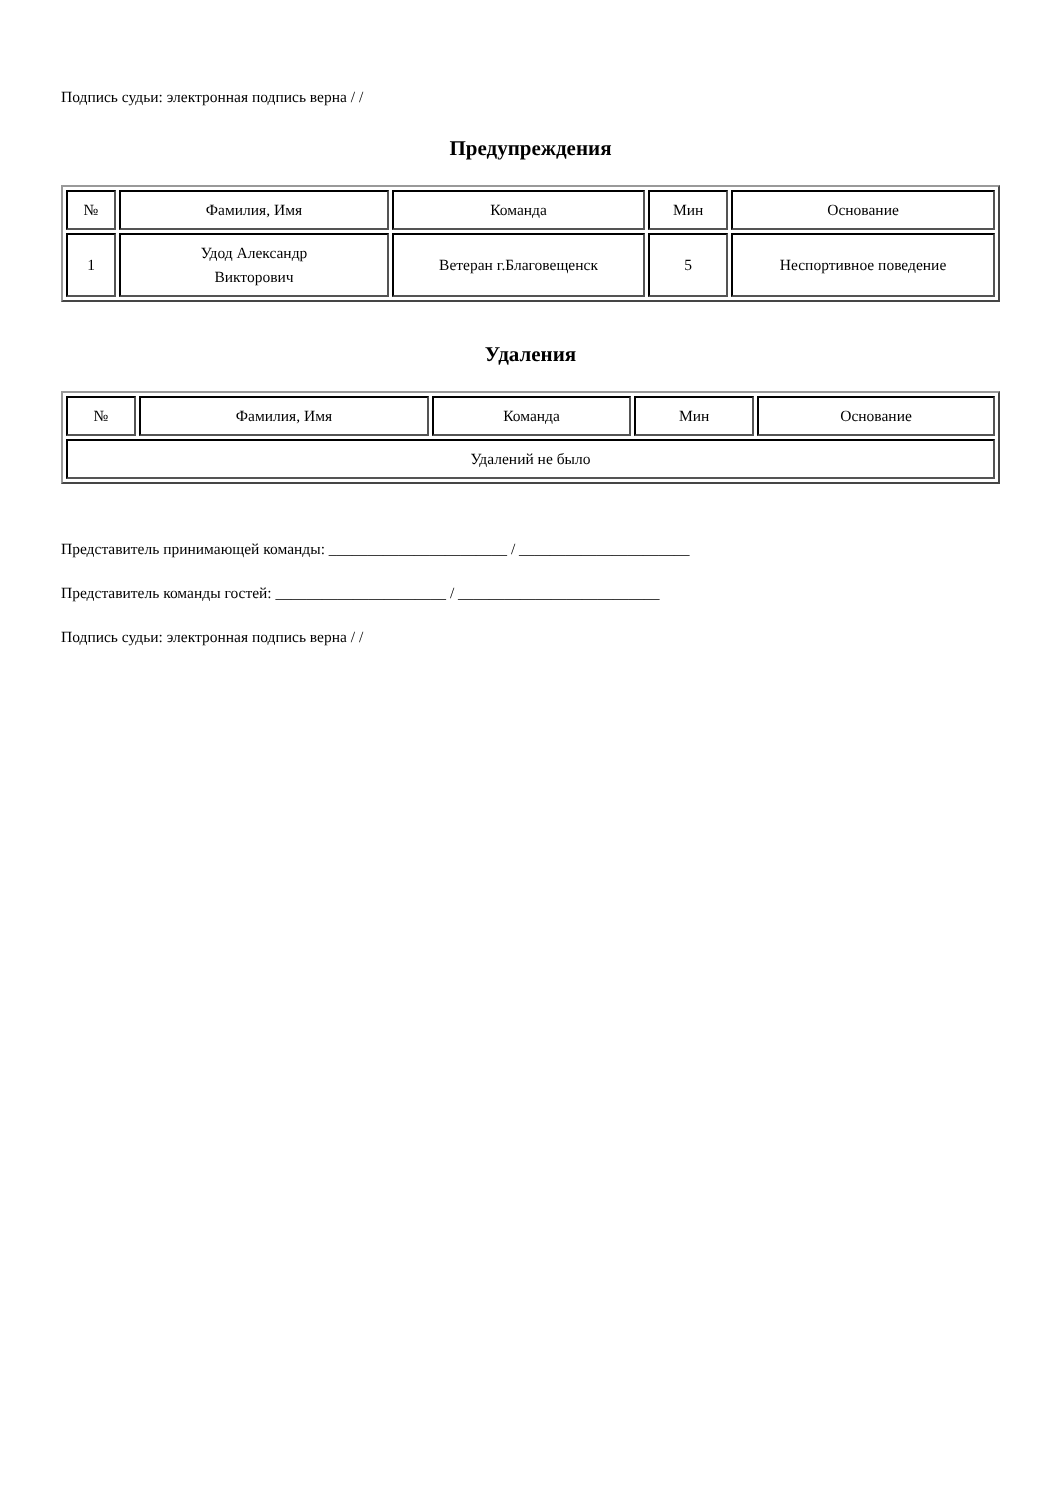Подпись судьи: электронная подпись верна / /
Предупреждения
| № | Фамилия, Имя | Команда | Мин | Основание |
| --- | --- | --- | --- | --- |
| 1 | Удод Александр Викторович | Ветеран г.Благовещенск | 5 | Неспортивное поведение |
Удаления
| № | Фамилия, Имя | Команда | Мин | Основание |
| --- | --- | --- | --- | --- |
| Удалений не было | | | | |
Представитель принимающей команды: _______________________ / ______________________
Представитель команды гостей: ______________________ / __________________________
Подпись судьи: электронная подпись верна / /